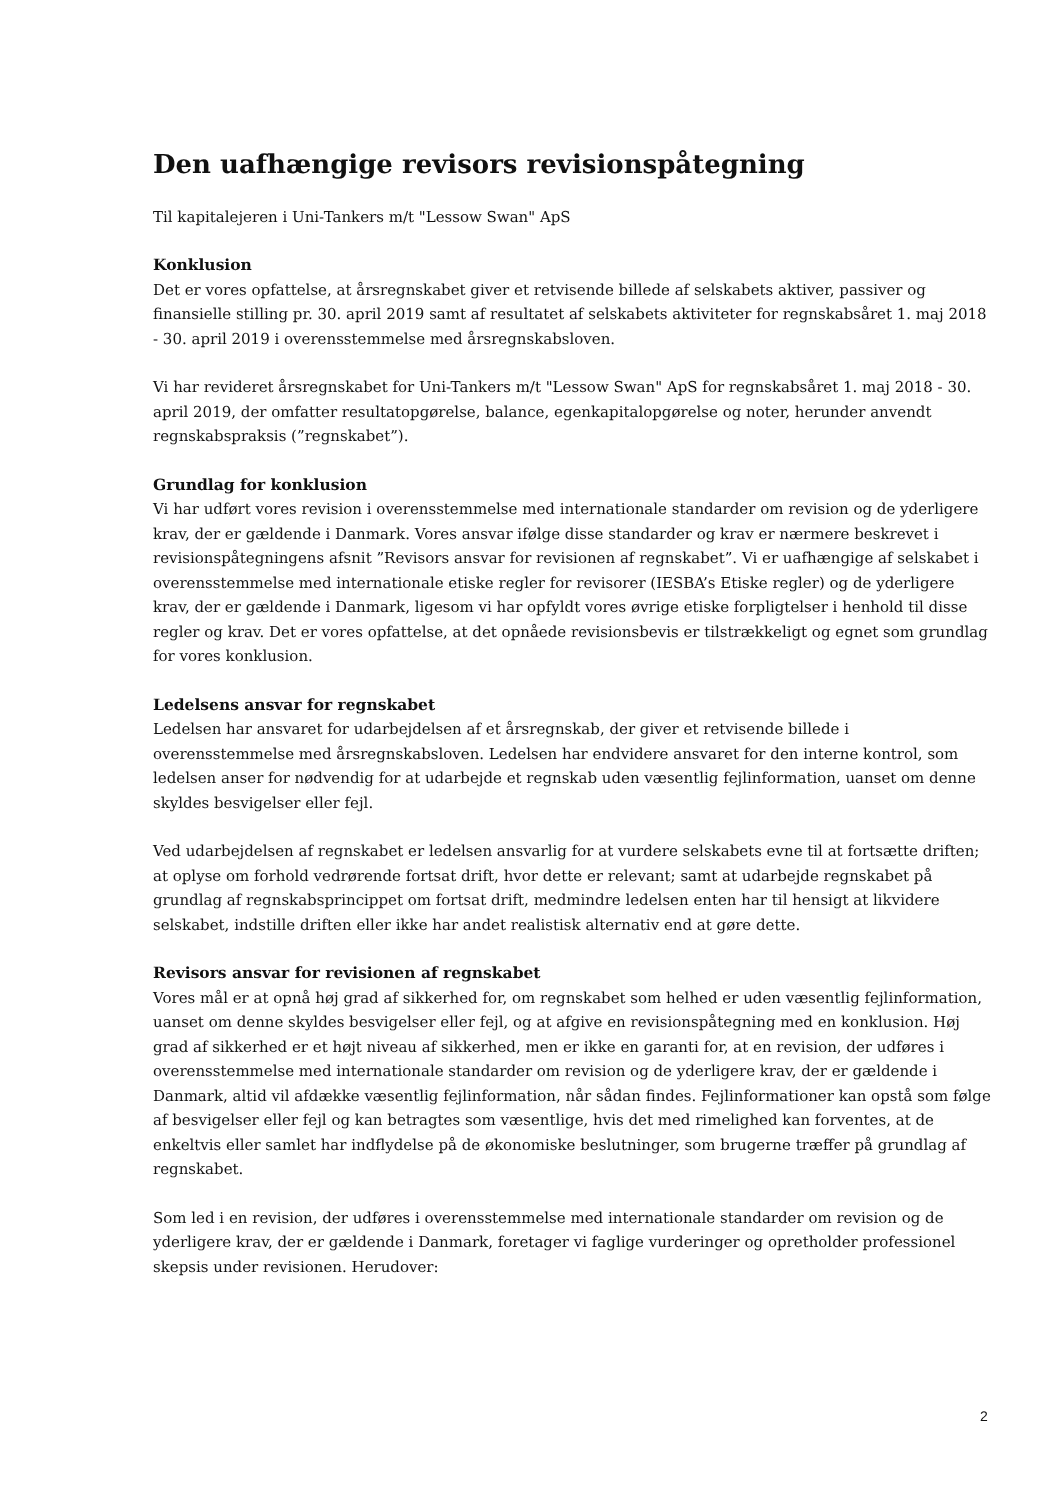Den uafhængige revisors revisionspåtegning
Til kapitalejeren i Uni-Tankers m/t "Lessow Swan" ApS
Konklusion
Det er vores opfattelse, at årsregnskabet giver et retvisende billede af selskabets aktiver, passiver og finansielle stilling pr. 30. april 2019 samt af resultatet af selskabets aktiviteter for regnskabsåret 1. maj 2018 - 30. april 2019 i overensstemmelse med årsregnskabsloven.
Vi har revideret årsregnskabet for Uni-Tankers m/t "Lessow Swan" ApS for regnskabsåret 1. maj 2018 - 30. april 2019, der omfatter resultatopgørelse, balance, egenkapitalopgørelse og noter, herunder anvendt regnskabspraksis (”regnskabet”).
Grundlag for konklusion
Vi har udført vores revision i overensstemmelse med internationale standarder om revision og de yderligere krav, der er gældende i Danmark. Vores ansvar ifølge disse standarder og krav er nærmere beskrevet i revisionspåtegningens afsnit ”Revisors ansvar for revisionen af regnskabet”. Vi er uafhængige af selskabet i overensstemmelse med internationale etiske regler for revisorer (IESBA’s Etiske regler) og de yderligere krav, der er gældende i Danmark, ligesom vi har opfyldt vores øvrige etiske forpligtelser i henhold til disse regler og krav. Det er vores opfattelse, at det opnåede revisionsbevis er tilstrækkeligt og egnet som grundlag for vores konklusion.
Ledelsens ansvar for regnskabet
Ledelsen har ansvaret for udarbejdelsen af et årsregnskab, der giver et retvisende billede i overensstemmelse med årsregnskabsloven. Ledelsen har endvidere ansvaret for den interne kontrol, som ledelsen anser for nødvendig for at udarbejde et regnskab uden væsentlig fejlinformation, uanset om denne skyldes besvigelser eller fejl.
Ved udarbejdelsen af regnskabet er ledelsen ansvarlig for at vurdere selskabets evne til at fortsætte driften; at oplyse om forhold vedrørende fortsat drift, hvor dette er relevant; samt at udarbejde regnskabet på grundlag af regnskabsprincippet om fortsat drift, medmindre ledelsen enten har til hensigt at likvidere selskabet, indstille driften eller ikke har andet realistisk alternativ end at gøre dette.
Revisors ansvar for revisionen af regnskabet
Vores mål er at opnå høj grad af sikkerhed for, om regnskabet som helhed er uden væsentlig fejlinformation, uanset om denne skyldes besvigelser eller fejl, og at afgive en revisionspåtegning med en konklusion. Høj grad af sikkerhed er et højt niveau af sikkerhed, men er ikke en garanti for, at en revision, der udføres i overensstemmelse med internationale standarder om revision og de yderligere krav, der er gældende i Danmark, altid vil afdække væsentlig fejlinformation, når sådan findes. Fejlinformationer kan opstå som følge af besvigelser eller fejl og kan betragtes som væsentlige, hvis det med rimelighed kan forventes, at de enkeltvis eller samlet har indflydelse på de økonomiske beslutninger, som brugerne træffer på grundlag af regnskabet.
Som led i en revision, der udføres i overensstemmelse med internationale standarder om revision og de yderligere krav, der er gældende i Danmark, foretager vi faglige vurderinger og opretholder professionel skepsis under revisionen. Herudover:
2